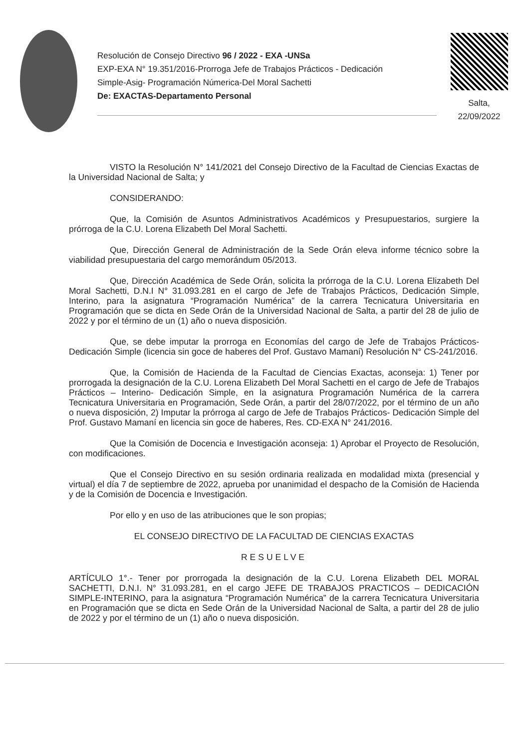Resolución de Consejo Directivo 96 / 2022 - EXA -UNSa
EXP-EXA N° 19.351/2016-Prorroga Jefe de Trabajos Prácticos - Dedicación
Simple-Asig- Programación Númerica-Del Moral Sachetti
De: EXACTAS-Departamento Personal
Salta,
22/09/2022
VISTO la Resolución N° 141/2021 del Consejo Directivo de la Facultad de Ciencias Exactas de la Universidad Nacional de Salta; y
CONSIDERANDO:
Que, la Comisión de Asuntos Administrativos Académicos y Presupuestarios, surgiere la prórroga de la C.U. Lorena Elizabeth Del Moral Sachetti.
Que, Dirección General de Administración de la Sede Orán eleva informe técnico sobre la viabilidad presupuestaria del cargo memorándum 05/2013.
Que, Dirección Académica de Sede Orán, solicita la prórroga de la C.U. Lorena Elizabeth Del Moral Sachetti, D.N.I N° 31.093.281 en el cargo de Jefe de Trabajos Prácticos, Dedicación Simple, Interino, para la asignatura “Programación Numérica” de la carrera Tecnicatura Universitaria en Programación que se dicta en Sede Orán de la Universidad Nacional de Salta, a partir del 28 de julio de 2022 y por el término de un (1) año o nueva disposición.
Que, se debe imputar la prorroga en Economías del cargo de Jefe de Trabajos Prácticos-Dedicación Simple (licencia sin goce de haberes del Prof. Gustavo Mamaní) Resolución N° CS-241/2016.
Que, la Comisión de Hacienda de la Facultad de Ciencias Exactas, aconseja: 1) Tener por prorrogada la designación de la C.U. Lorena Elizabeth Del Moral Sachetti en el cargo de Jefe de Trabajos Prácticos – Interino- Dedicación Simple, en la asignatura Programación Numérica de la carrera Tecnicatura Universitaria en Programación, Sede Orán, a partir del 28/07/2022, por el término de un año o nueva disposición, 2) Imputar la prórroga al cargo de Jefe de Trabajos Prácticos- Dedicación Simple del Prof. Gustavo Mamaní en licencia sin goce de haberes, Res. CD-EXA N° 241/2016.
Que la Comisión de Docencia e Investigación aconseja: 1) Aprobar el Proyecto de Resolución, con modificaciones.
Que el Consejo Directivo en su sesión ordinaria realizada en modalidad mixta (presencial y virtual) el día 7 de septiembre de 2022, aprueba por unanimidad el despacho de la Comisión de Hacienda y de la Comisión de Docencia e Investigación.
Por ello y en uso de las atribuciones que le son propias;
EL CONSEJO DIRECTIVO DE LA FACULTAD DE CIENCIAS EXACTAS
RESUELVE
ARTÍCULO 1°.- Tener por prorrogada la designación de la C.U. Lorena Elizabeth DEL MORAL SACHETTI, D.N.I. N° 31.093.281, en el cargo JEFE DE TRABAJOS PRACTICOS – DEDICACIÓN SIMPLE-INTERINO, para la asignatura “Programación Numérica” de la carrera Tecnicatura Universitaria en Programación que se dicta en Sede Orán de la Universidad Nacional de Salta, a partir del 28 de julio de 2022 y por el término de un (1) año o nueva disposición.